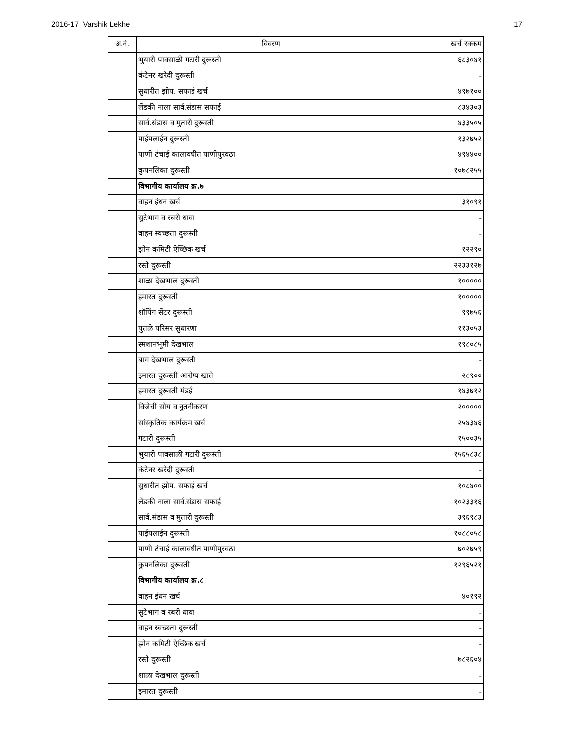2016-17_Varshik Lekhe 17
| अ.नं. | विवरण | खर्च रक्कम |
| --- | --- | --- |
| | भुयारी पावसाळी गटारी दुरूस्ती | ६८३०४१ |
| | कंटेनर खरेदी दुरूस्ती | - |
| | सुधारीत झोप. सफाई खर्च | ४९७१०० |
| | लेंडकी नाला सार्व.संडास सफाई | ८३४३०३ |
| | सार्व.संडास व मुतारी दुरूस्ती | ४३३५०५ |
| | पाईपलाईन दुरूस्ती | १३२७५२ |
| | पाणी टंचाई कालावधीत पाणीपुरवठा | ४९४४०० |
| | कुपनलिका दुरूस्ती | १०७८२५५ |
| | विभागीय कार्यालय क्र.७ | |
| | वाहन इंधन खर्च | ३१०९१ |
| | सुटेभाग व रबरी धावा | - |
| | वाहन स्वच्छता दुरूस्ती | - |
| | झोन कमिटी ऐच्छिक खर्च | १२२९० |
| | रस्ते दुरूस्ती | २२३३१२७ |
| | शाळा देखभाल दुरूस्ती | १००००० |
| | इमारत दुरूस्ती | १००००० |
| | शॉपिंग सेंटर दुरूस्ती | ९९७५६ |
| | पुतळे परिसर सुधारणा | ११३०५३ |
| | स्मशानभूमी देखभाल | १९८०८५ |
| | बाग देखभाल दुरूस्ती | - |
| | इमारत दुरूस्ती आरोग्य खाते | २८९०० |
| | इमारत दुरूस्ती मंडई | १४३७१२ |
| | विजेची सोय व नुतनीकरण | २००००० |
| | सांस्कृतिक कार्यक्रम खर्च | २५४३४६ |
| | गटारी दुरूस्ती | १५००३५ |
| | भुयारी पावसाळी गटारी दुरूस्ती | १५६५८३८ |
| | कंटेनर खरेदी दुरूस्ती | - |
| | सुधारीत झोप. सफाई खर्च | १०८४०० |
| | लेंडकी नाला सार्व.संडास सफाई | १०२३३१६ |
| | सार्व.संडास व मुतारी दुरूस्ती | ३९६९८३ |
| | पाईपलाईन दुरूस्ती | १०८८०५८ |
| | पाणी टंचाई कालावधीत पाणीपुरवठा | ७०२७५९ |
| | कुपनलिका दुरूस्ती | १२९६५२१ |
| | विभागीय कार्यालय क्र.८ | |
| | वाहन इंधन खर्च | ४०१९२ |
| | सुटेभाग व रबरी धावा | - |
| | वाहन स्वच्छता दुरूस्ती | - |
| | झोन कमिटी ऐच्छिक खर्च | - |
| | रस्ते दुरूस्ती | ७८२६०४ |
| | शाळा देखभाल दुरूस्ती | - |
| | इमारत दुरूस्ती | - |